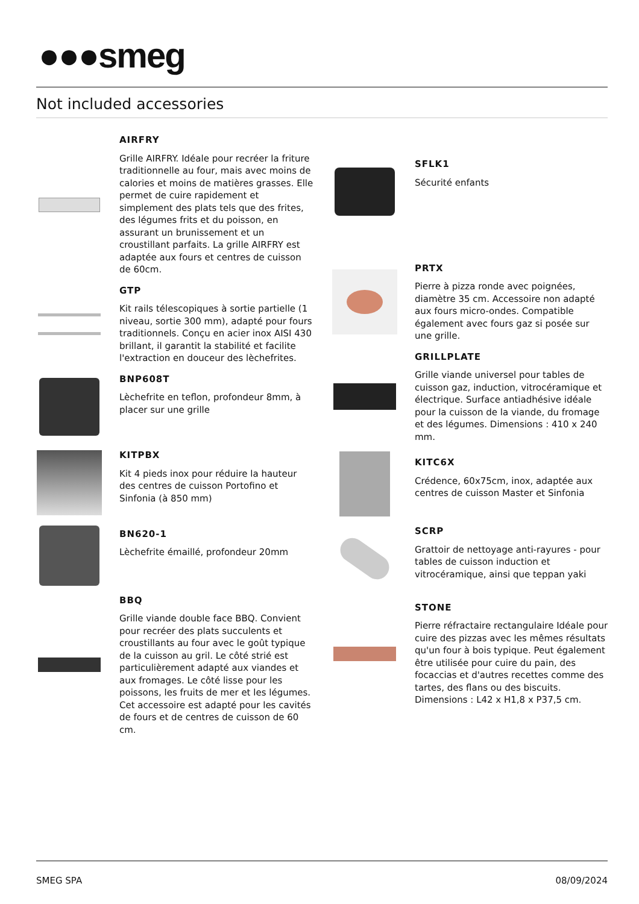●●●smeg
Not included accessories
AIRFRY
Grille AIRFRY. Idéale pour recréer la friture traditionnelle au four, mais avec moins de calories et moins de matières grasses. Elle permet de cuire rapidement et simplement des plats tels que des frites, des légumes frits et du poisson, en assurant un brunissement et un croustillant parfaits. La grille AIRFRY est adaptée aux fours et centres de cuisson de 60cm.
GTP
Kit rails télescopiques à sortie partielle (1 niveau, sortie 300 mm), adapté pour fours traditionnels. Conçu en acier inox AISI 430 brillant, il garantit la stabilité et facilite l'extraction en douceur des lèchefrites.
BNP608T
Lèchefrite en teflon, profondeur 8mm, à placer sur une grille
KITPBX
Kit 4 pieds inox pour réduire la hauteur des centres de cuisson Portofino et Sinfonia (à 850 mm)
BN620-1
Lèchefrite émaillé, profondeur 20mm
BBQ
Grille viande double face BBQ. Convient pour recréer des plats succulents et croustillants au four avec le goût typique de la cuisson au gril. Le côté strié est particulièrement adapté aux viandes et aux fromages. Le côté lisse pour les poissons, les fruits de mer et les légumes. Cet accessoire est adapté pour les cavités de fours et de centres de cuisson de 60 cm.
SFLK1
Sécurité enfants
PRTX
Pierre à pizza ronde avec poignées, diamètre 35 cm. Accessoire non adapté aux fours micro-ondes. Compatible également avec fours gaz si posée sur une grille.
GRILLPLATE
Grille viande universel pour tables de cuisson gaz, induction, vitrocéramique et électrique. Surface antiadhésive idéale pour la cuisson de la viande, du fromage et des légumes. Dimensions : 410 x 240 mm.
KITC6X
Crédence, 60x75cm, inox, adaptée aux centres de cuisson Master et Sinfonia
SCRP
Grattoir de nettoyage anti-rayures - pour tables de cuisson induction et vitrocéramique, ainsi que teppan yaki
STONE
Pierre réfractaire rectangulaire Idéale pour cuire des pizzas avec les mêmes résultats qu'un four à bois typique. Peut également être utilisée pour cuire du pain, des focaccias et d'autres recettes comme des tartes, des flans ou des biscuits. Dimensions : L42 x H1,8 x P37,5 cm.
SMEG SPA 08/09/2024